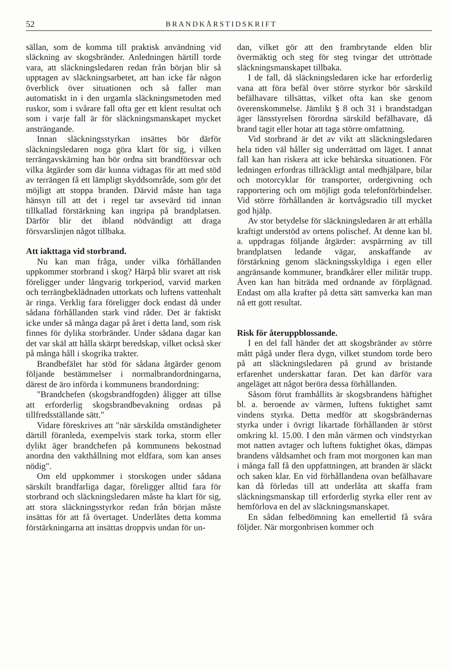52 BRANDKÅRSTIDSKRIFT
sällan, som de komma till praktisk användning vid släckning av skogsbränder. Anledningen härtill torde vara, att släckningsledaren redan från början blir så upptagen av släckningsarbetet, att han icke får någon överblick över situationen och så faller man automatiskt in i den urgamla släckningsmetoden med ruskor, som i svårare fall ofta ger ett klent resultat och som i varje fall är för släckningsmanskapet mycket ansträngande.
Innan släckningsstyrkan insättes bör därför släckningsledaren noga göra klart för sig, i vilken terrängavskärning han bör ordna sitt brandförsvar och vilka åtgärder som där kunna vidtagas för att med stöd av terrängen få ett lämpligt skyddsområde, som gör det möjligt att stoppa branden. Därvid måste han taga hänsyn till att det i regel tar avsevärd tid innan tillkallad förstärkning kan ingripa på brandplatsen. Därför blir det ibland nödvändigt att draga försvarslinjen något tillbaka.
Att iakttaga vid storbrand.
Nu kan man fråga, under vilka förhållanden uppkommer storbrand i skog? Härpå blir svaret att risk föreligger under långvarig torkperiod, varvid marken och terrängbeklädnaden uttorkats och luftens vattenhalt är ringa. Verklig fara föreligger dock endast då under sådana förhållanden stark vind råder. Det är faktiskt icke under så många dagar på året i detta land, som risk finnes för dylika storbränder. Under sådana dagar kan det var skäl att hålla skärpt beredskap, vilket också sker på många håll i skogrika trakter.
Brandbefälet har stöd för sådana åtgärder genom följande bestämmelser i normalbrandordningarna, därest de äro införda i kommunens brandordning:
"Brandchefen (skogsbrandfogden) åligger att tillse att erforderlig skogsbrandbevakning ordnas på tillfredsställande sätt."
Vidare föreskrives att "när särskilda omständigheter därtill föranleda, exempelvis stark torka, storm eller dylikt äger brandchefen på kommunens bekostnad anordna den vakthållning mot eldfara, som kan anses nödig".
Om eld uppkommer i storskogen under sådana särskilt brandfarliga dagar, föreligger alltid fara för storbrand och släckningsledaren måste ha klart för sig, att stora släckningsstyrkor redan från början måste insättas för att få övertaget. Underlåtes detta komma förstärkningarna att insättas droppvis undan för un-
dan, vilket gör att den frambrytande elden blir övermäktig och steg för steg tvingar det uttröttade släckningsmanskapet tillbaka.
I de fall, då släckningsledaren icke har erforderlig vana att föra befäl över större styrkor bör särskild befälhavare tillsättas, vilket ofta kan ske genom överenskommelse. Jämlikt § 8 och 31 i brandstadgan äger länsstyrelsen förordna särskild befälhavare, då brand tagit eller hotar att taga större omfattning.
Vid storbrand är det av vikt att släckningsledaren hela tiden väl håller sig underrättad om läget. I annat fall kan han riskera att icke behärska situationen. För ledningen erfordras tillräckligt antal medhjälpare, bilar och motorcyklar för transporter, ordergivning och rapportering och om möjligt goda telefonförbindelser. Vid större förhållanden är kortvågsradio till mycket god hjälp.
Av stor betydelse för släckningsledaren är att erhålla kraftigt understöd av ortens polischef. Åt denne kan bl. a. uppdragas följande åtgärder: avspärrning av till brandplatsen ledande vägar, anskaffande av förstärkning genom släckningsskyldiga i egen eller angränsande kommuner, brandkårer eller militär trupp. Även kan han biträda med ordnande av förplägnad. Endast om alla krafter på detta sätt samverka kan man nå ett gott resultat.
Risk för återuppblossande.
I en del fall händer det att skogsbränder av större mått pågå under flera dygn, vilket stundom torde bero på att släckningsledaren på grund av bristande erfarenhet underskattar faran. Det kan därför vara angeläget att något beröra dessa förhållanden.
Såsom förut framhållits är skogsbrandens häftighet bl. a. beroende av värmen, luftens fuktighet samt vindens styrka. Detta medför att skogsbrändernas styrka under i övrigt likartade förhållanden är störst omkring kl. 15.00. I den mån värmen och vindstyrkan mot natten avtager och luftens fuktighet ökas, dämpas brandens våldsamhet och fram mot morgonen kan man i många fall få den uppfattningen, att branden är släckt och saken klar. En vid förhållandena ovan befälhavare kan då förledas till att underlåta att skaffa fram släckningsmanskap till erforderlig styrka eller rent av hemförlova en del av släckningsmanskapet.
En sådan felbedömning kan emellertid få svåra följder. När morgonbrisen kommer och